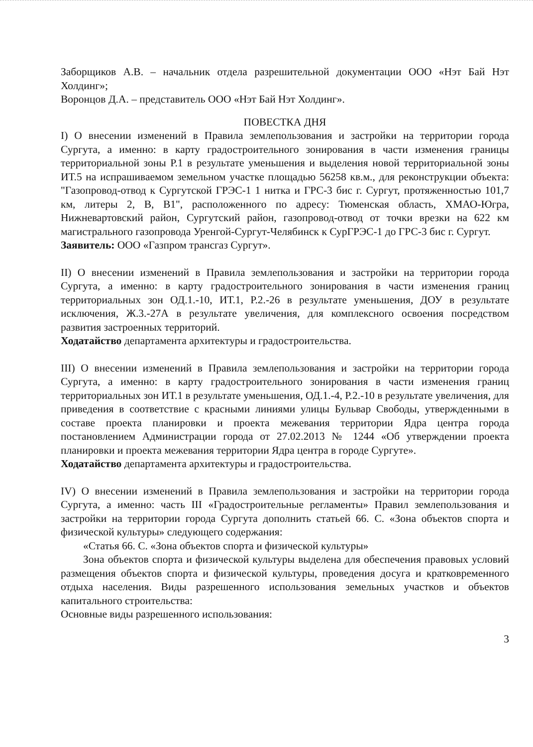Заборщиков А.В. – начальник отдела разрешительной документации ООО «Нэт Бай Нэт Холдинг»;
Воронцов Д.А. – представитель ООО «Нэт Бай Нэт Холдинг».
ПОВЕСТКА ДНЯ
I) О внесении изменений в Правила землепользования и застройки на территории города Сургута, а именно: в карту градостроительного зонирования в части изменения границы территориальной зоны Р.1 в результате уменьшения и выделения новой территориальной зоны ИТ.5 на испрашиваемом земельном участке площадью 56258 кв.м., для реконструкции объекта: "Газопровод-отвод к Сургутской ГРЭС-1 1 нитка и ГРС-3 бис г. Сургут, протяженностью 101,7 км, литеры 2, В, В1", расположенного по адресу: Тюменская область, ХМАО-Югра, Нижневартовский район, Сургутский район, газопровод-отвод от точки врезки на 622 км магистрального газопровода Уренгой-Сургут-Челябинск к СурГРЭС-1 до ГРС-3 бис г. Сургут.
Заявитель: ООО «Газпром трансгаз Сургут».
II) О внесении изменений в Правила землепользования и застройки на территории города Сургута, а именно: в карту градостроительного зонирования в части изменения границ территориальных зон ОД.1.-10, ИТ.1, Р.2.-26 в результате уменьшения, ДОУ в результате исключения, Ж.3.-27А в результате увеличения, для комплексного освоения посредством развития застроенных территорий.
Ходатайство департамента архитектуры и градостроительства.
III) О внесении изменений в Правила землепользования и застройки на территории города Сургута, а именно: в карту градостроительного зонирования в части изменения границ территориальных зон ИТ.1 в результате уменьшения, ОД.1.-4, Р.2.-10 в результате увеличения, для приведения в соответствие с красными линиями улицы Бульвар Свободы, утвержденными в составе проекта планировки и проекта межевания территории Ядра центра города постановлением Администрации города от 27.02.2013 № 1244 «Об утверждении проекта планировки и проекта межевания территории Ядра центра в городе Сургуте».
Ходатайство департамента архитектуры и градостроительства.
IV) О внесении изменений в Правила землепользования и застройки на территории города Сургута, а именно: часть III «Градостроительные регламенты» Правил землепользования и застройки на территории города Сургута дополнить статьей 66. С. «Зона объектов спорта и физической культуры» следующего содержания:
«Статья 66. С. «Зона объектов спорта и физической культуры»
Зона объектов спорта и физической культуры выделена для обеспечения правовых условий размещения объектов спорта и физической культуры, проведения досуга и кратковременного отдыха населения. Виды разрешенного использования земельных участков и объектов капитального строительства:
Основные виды разрешенного использования:
3